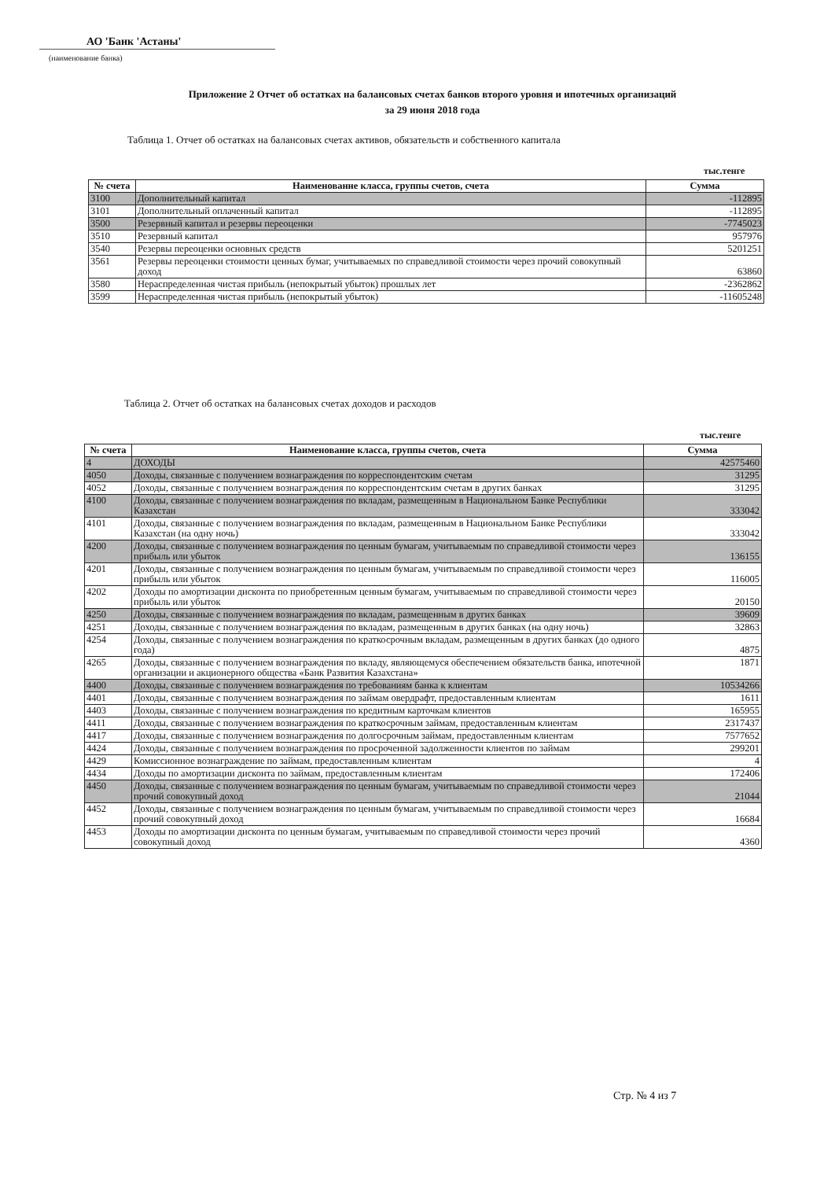АО 'Банк 'Астаны'
(наименование банка)
Приложение 2 Отчет об остатках на балансовых счетах банков второго уровня и ипотечных организаций
за 29 июня 2018 года
Таблица 1. Отчет об остатках на балансовых счетах активов, обязательств и собственного капитала
тыс.тенге
| № счета | Наименование класса, группы счетов, счета | Сумма |
| --- | --- | --- |
| 3100 | Дополнительный капитал | -112895 |
| 3101 | Дополнительный оплаченный капитал | -112895 |
| 3500 | Резервный капитал и резервы переоценки | -7745023 |
| 3510 | Резервный капитал | 957976 |
| 3540 | Резервы переоценки основных средств | 5201251 |
| 3561 | Резервы переоценки стоимости ценных бумаг, учитываемых по справедливой стоимости через прочий совокупный доход | 63860 |
| 3580 | Нераспределенная чистая прибыль (непокрытый убыток) прошлых лет | -2362862 |
| 3599 | Нераспределенная чистая прибыль (непокрытый убыток) | -11605248 |
Таблица 2. Отчет об остатках на балансовых счетах доходов и расходов
тыс.тенге
| № счета | Наименование класса, группы счетов, счета | Сумма |
| --- | --- | --- |
| 4 | ДОХОДЫ | 42575460 |
| 4050 | Доходы, связанные с получением вознаграждения по корреспондентским счетам | 31295 |
| 4052 | Доходы, связанные с получением вознаграждения по корреспондентским счетам в других банках | 31295 |
| 4100 | Доходы, связанные с получением вознаграждения по вкладам, размещенным в Национальном Банке Республики Казахстан | 333042 |
| 4101 | Доходы, связанные с получением вознаграждения по вкладам, размещенным в Национальном Банке Республики Казахстан (на одну ночь) | 333042 |
| 4200 | Доходы, связанные с получением вознаграждения по ценным бумагам, учитываемым по справедливой стоимости через прибыль или убыток | 136155 |
| 4201 | Доходы, связанные с получением вознаграждения по ценным бумагам, учитываемым по справедливой стоимости через прибыль или убыток | 116005 |
| 4202 | Доходы по амортизации дисконта по приобретенным ценным бумагам, учитываемым по справедливой стоимости через прибыль или убыток | 20150 |
| 4250 | Доходы, связанные с получением вознаграждения по вкладам, размещенным в других банках | 39609 |
| 4251 | Доходы, связанные с получением вознаграждения по вкладам, размещенным в других банках (на одну ночь) | 32863 |
| 4254 | Доходы, связанные с получением вознаграждения по краткосрочным вкладам, размещенным в других банках (до одного года) | 4875 |
| 4265 | Доходы, связанные с получением вознаграждения по вкладу, являющемуся обеспечением обязательств банка, ипотечной организации и акционерного общества «Банк Развития Казахстана» | 1871 |
| 4400 | Доходы, связанные с получением вознаграждения по требованиям банка к клиентам | 10534266 |
| 4401 | Доходы, связанные с получением вознаграждения по займам овердрафт, предоставленным клиентам | 1611 |
| 4403 | Доходы, связанные с получением вознаграждения по кредитным карточкам клиентов | 165955 |
| 4411 | Доходы, связанные с получением вознаграждения по краткосрочным займам, предоставленным клиентам | 2317437 |
| 4417 | Доходы, связанные с получением вознаграждения по долгосрочным займам, предоставленным клиентам | 7577652 |
| 4424 | Доходы, связанные с получением вознаграждения по просроченной задолженности клиентов по займам | 299201 |
| 4429 | Комиссионное вознаграждение по займам, предоставленным клиентам | 4 |
| 4434 | Доходы по амортизации дисконта по займам, предоставленным клиентам | 172406 |
| 4450 | Доходы, связанные с получением вознаграждения по ценным бумагам, учитываемым по справедливой стоимости через прочий совокупный доход | 21044 |
| 4452 | Доходы, связанные с получением вознаграждения по ценным бумагам, учитываемым по справедливой стоимости через прочий совокупный доход | 16684 |
| 4453 | Доходы по амортизации дисконта по ценным бумагам, учитываемым по справедливой стоимости через прочий совокупный доход | 4360 |
Стр. № 4 из 7